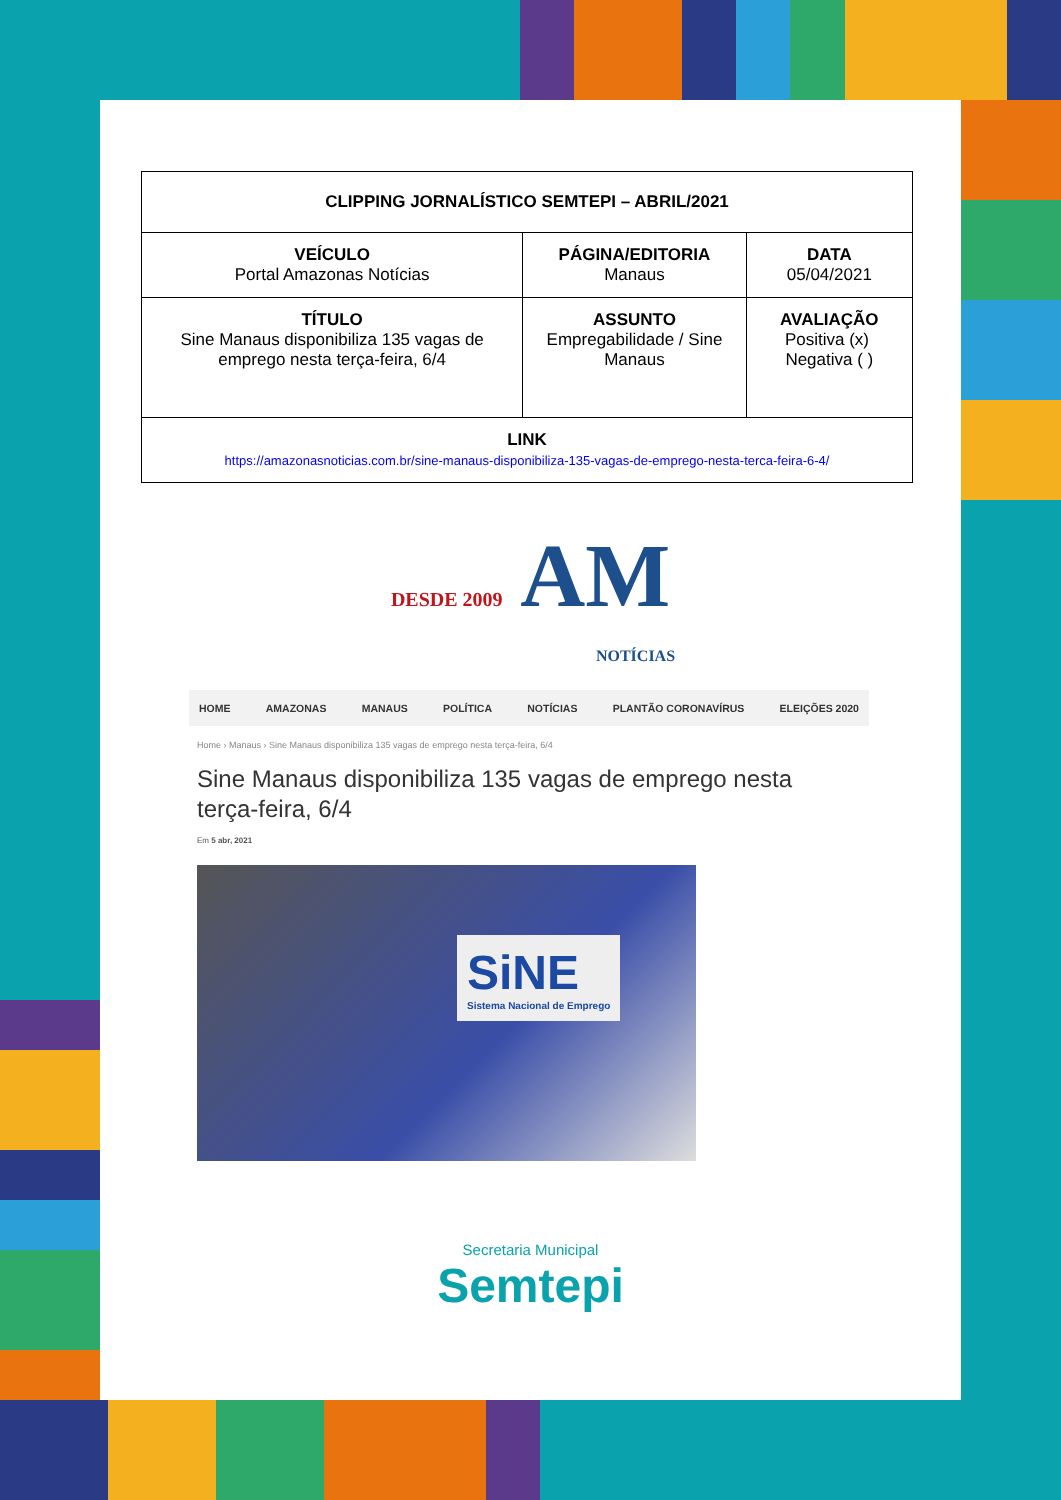| CLIPPING JORNALÍSTICO SEMTEPI – ABRIL/2021 | | |
| VEÍCULO Portal Amazonas Notícias | PÁGINA/EDITORIA Manaus | DATA 05/04/2021 |
| TÍTULO Sine Manaus disponibiliza 135 vagas de emprego nesta terça-feira, 6/4 | ASSUNTO Empregabilidade / Sine Manaus | AVALIAÇÃO Positiva (x) Negativa ( ) |
| LINK https://amazonasnoticias.com.br/sine-manaus-disponibiliza-135-vagas-de-emprego-nesta-terca-feira-6-4/ | | |
DESDE 2009 AM
NOTÍCIAS
HOME AMAZONAS MANAUS POLÍTICA NOTÍCIAS PLANTÃO CORONAVÍRUS ELEIÇÕES 2020
Home › Manaus › Sine Manaus disponibiliza 135 vagas de emprego nesta terça-feira, 6/4
Sine Manaus disponibiliza 135 vagas de emprego nesta terça-feira, 6/4
Em 5 abr, 2021
SiNE
Sistema Nacional de Emprego
Secretaria Municipal
Semtepi